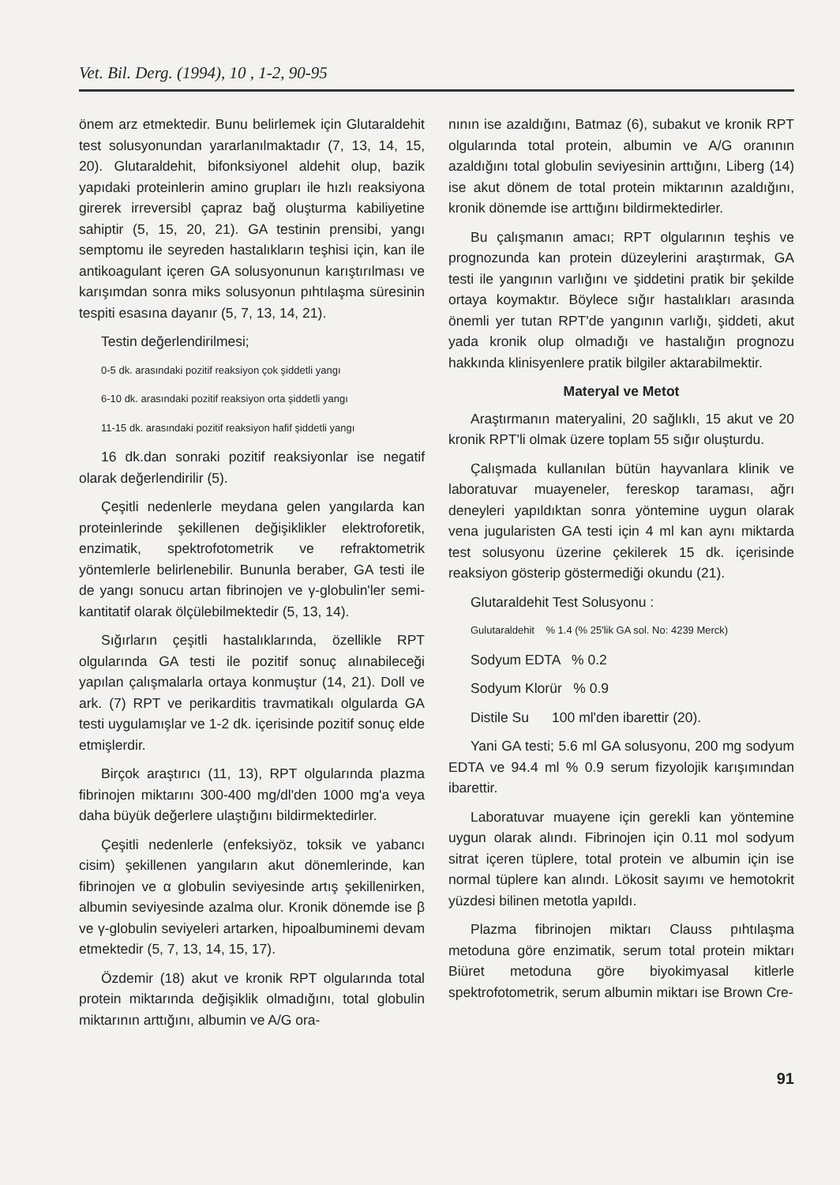Vet. Bil. Derg. (1994), 10 , 1-2, 90-95
önem arz etmektedir. Bunu belirlemek için Glutaraldehit test solusyonundan yararlanılmaktadır (7, 13, 14, 15, 20). Glutaraldehit, bifonksiyonel aldehit olup, bazik yapıdaki proteinlerin amino grupları ile hızlı reaksiyona girerek irreversibl çapraz bağ oluşturma kabiliyetine sahiptir (5, 15, 20, 21). GA testinin prensibi, yangı semptomu ile seyreden hastalıkların teşhisi için, kan ile antikoagulant içeren GA solusyonunun karıştırılması ve karışımdan sonra miks solusyonun pıhtılaşma süresinin tespiti esasına dayanır (5, 7, 13, 14, 21).
Testin değerlendirilmesi;
0-5 dk. arasındaki pozitif reaksiyon çok şiddetli yangı
6-10 dk. arasındaki pozitif reaksiyon orta şiddetli yangı
11-15 dk. arasındaki pozitif reaksiyon hafif şiddetli yangı
16 dk.dan sonraki pozitif reaksiyonlar ise negatif olarak değerlendirilir (5).
Çeşitli nedenlerle meydana gelen yangılarda kan proteinlerinde şekillenen değişiklikler elektroforetik, enzimatik, spektrofotometrik ve refraktometrik yöntemlerle belirlenebilir. Bununla beraber, GA testi ile de yangı sonucu artan fibrinojen ve γ-globulin'ler semi-kantitatif olarak ölçülebilmektedir (5, 13, 14).
Sığırların çeşitli hastalıklarında, özellikle RPT olgularında GA testi ile pozitif sonuç alınabileceği yapılan çalışmalarla ortaya konmuştur (14, 21). Doll ve ark. (7) RPT ve perikarditis travmatikalı olgularda GA testi uygulamışlar ve 1-2 dk. içerisinde pozitif sonuç elde etmişlerdir.
Birçok araştırıcı (11, 13), RPT olgularında plazma fibrinojen miktarını 300-400 mg/dl'den 1000 mg'a veya daha büyük değerlere ulaştığını bildirmektedirler.
Çeşitli nedenlerle (enfeksiyöz, toksik ve yabancı cisim) şekillenen yangıların akut dönemlerinde, kan fibrinojen ve α globulin seviyesinde artış şekillenirken, albumin seviyesinde azalma olur. Kronik dönemde ise β ve γ-globulin seviyeleri artarken, hipoalbuminemi devam etmektedir (5, 7, 13, 14, 15, 17).
Özdemir (18) akut ve kronik RPT olgularında total protein miktarında değişiklik olmadığını, total globulin miktarının arttığını, albumin ve A/G ora-
nının ise azaldığını, Batmaz (6), subakut ve kronik RPT olgularında total protein, albumin ve A/G oranının azaldığını total globulin seviyesinin arttığını, Liberg (14) ise akut dönem de total protein miktarının azaldığını, kronik dönemde ise arttığını bildirmektedirler.
Bu çalışmanın amacı; RPT olgularının teşhis ve prognozunda kan protein düzeylerini araştırmak, GA testi ile yangının varlığını ve şiddetini pratik bir şekilde ortaya koymaktır. Böylece sığır hastalıkları arasında önemli yer tutan RPT'de yangının varlığı, şiddeti, akut yada kronik olup olmadığı ve hastalığın prognozu hakkında klinisyenlere pratik bilgiler aktarabilmektir.
Materyal ve Metot
Araştırmanın materyalini, 20 sağlıklı, 15 akut ve 20 kronik RPT'li olmak üzere toplam 55 sığır oluşturdu.
Çalışmada kullanılan bütün hayvanlara klinik ve laboratuvar muayeneler, fereskop taraması, ağrı deneyleri yapıldıktan sonra yöntemine uygun olarak vena jugularisten GA testi için 4 ml kan aynı miktarda test solusyonu üzerine çekilerek 15 dk. içerisinde reaksiyon gösterip göstermediği okundu (21).
Glutaraldehit Test Solusyonu :
Gulutaraldehit % 1.4 (% 25'lik GA sol. No: 4239 Merck)
Sodyum EDTA % 0.2
Sodyum Klorür % 0.9
Distile Su 100 ml'den ibarettir (20).
Yani GA testi; 5.6 ml GA solusyonu, 200 mg sodyum EDTA ve 94.4 ml % 0.9 serum fizyolojik karışımından ibarettir.
Laboratuvar muayene için gerekli kan yöntemine uygun olarak alındı. Fibrinojen için 0.11 mol sodyum sitrat içeren tüplere, total protein ve albumin için ise normal tüplere kan alındı. Lökosit sayımı ve hemotokrit yüzdesi bilinen metotla yapıldı.
Plazma fibrinojen miktarı Clauss pıhtılaşma metoduna göre enzimatik, serum total protein miktarı Biüret metoduna göre biyokimyasal kitlerle spektrofotometrik, serum albumin miktarı ise Brown Cre-
91